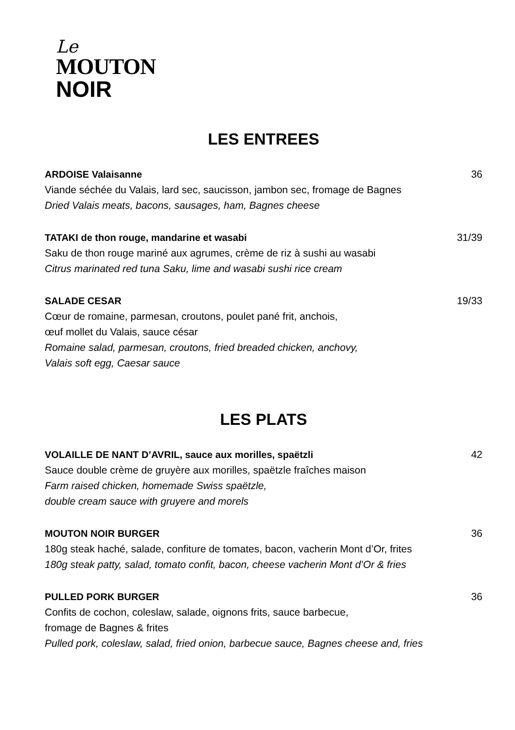Le
MOUTON
NOIR
LES ENTREES
ARDOISE Valaisanne 36
Viande séchée du Valais, lard sec, saucisson, jambon sec, fromage de Bagnes
Dried Valais meats, bacons, sausages, ham, Bagnes cheese
TATAKI de thon rouge, mandarine et wasabi 31/39
Saku de thon rouge mariné aux agrumes, crème de riz à sushi au wasabi
Citrus marinated red tuna Saku, lime and wasabi sushi rice cream
SALADE CESAR 19/33
Cœur de romaine, parmesan, croutons, poulet pané frit, anchois,
œuf mollet du Valais, sauce césar
Romaine salad, parmesan, croutons, fried breaded chicken, anchovy,
Valais soft egg, Caesar sauce
LES PLATS
VOLAILLE DE NANT D’AVRIL, sauce aux morilles, spaëtzli 42
Sauce double crème de gruyère aux morilles, spaëtzle fraîches maison
Farm raised chicken, homemade Swiss spaëtzle,
double cream sauce with gruyere and morels
MOUTON NOIR BURGER 36
180g steak haché, salade, confiture de tomates, bacon, vacherin Mont d’Or, frites
180g steak patty, salad, tomato confit, bacon, cheese vacherin Mont d’Or & fries
PULLED PORK BURGER 36
Confits de cochon, coleslaw, salade, oignons frits, sauce barbecue,
fromage de Bagnes & frites
Pulled pork, coleslaw, salad, fried onion, barbecue sauce, Bagnes cheese and, fries